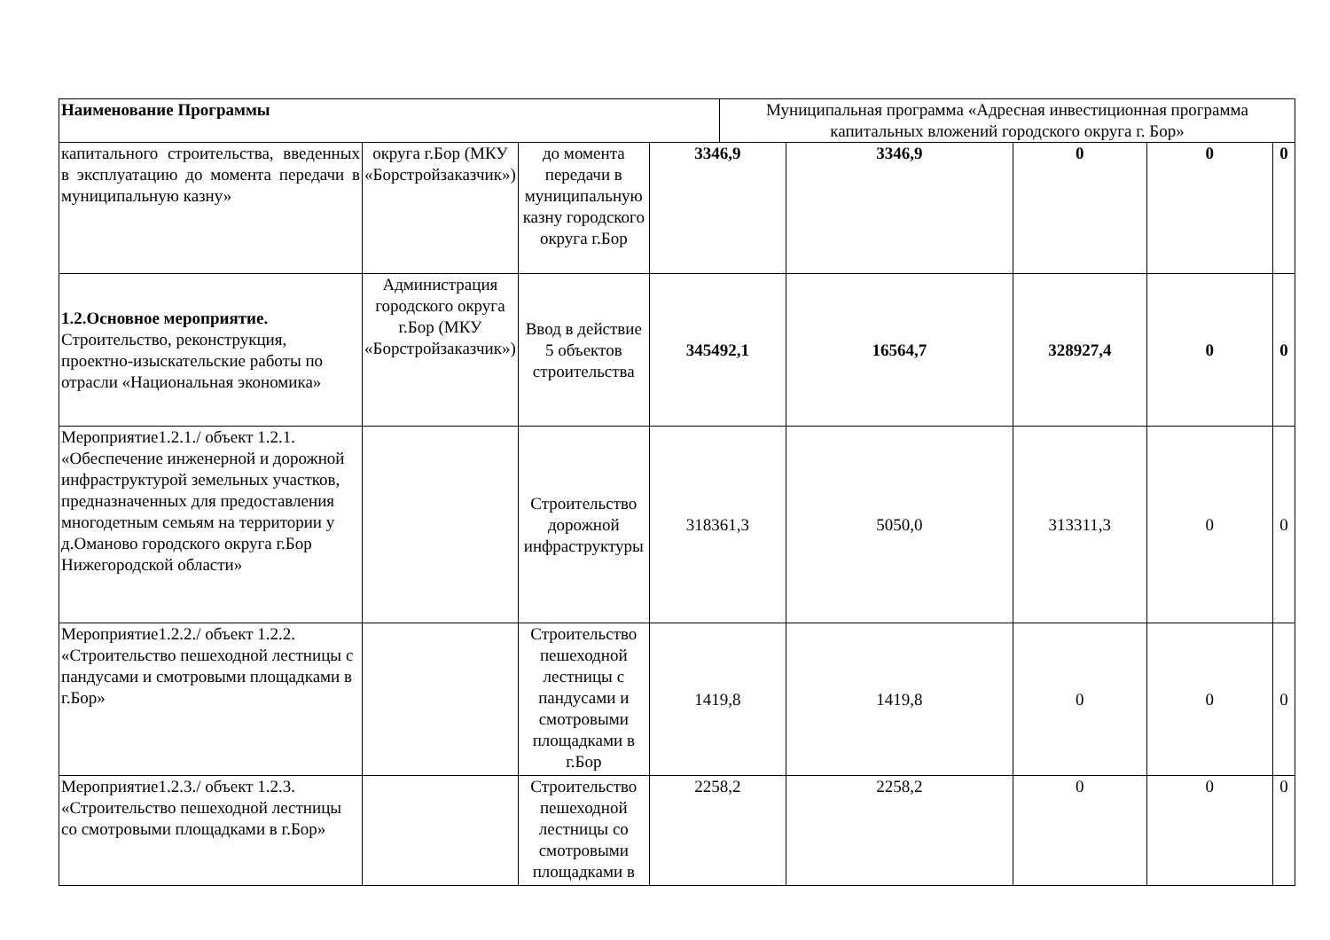| Наименование Программы | Муниципальная программа «Адресная инвестиционная программа капитальных вложений городского округа г. Бор» |
| капитального строительства, введенных в эксплуатацию до момента передачи в муниципальную казну» | округа г.Бор (МКУ «Борстройзаказчик») | до момента передачи в муниципальную казну городского округа г.Бор | 3346,9 | 3346,9 | 0 | 0 | 0 |
| 1.2.Основное мероприятие. Строительство, реконструкция, проектно-изыскательские работы по отрасли «Национальная экономика» | Администрация городского округа г.Бор (МКУ «Борстройзаказчик») | Ввод в действие 5 объектов строительства | 345492,1 | 16564,7 | 328927,4 | 0 | 0 |
| Мероприятие1.2.1./ объект 1.2.1. «Обеспечение инженерной и дорожной инфраструктурой земельных участков, предназначенных для предоставления многодетным семьям на территории у д.Оманово городского округа г.Бор Нижегородской области» | | Строительство дорожной инфраструктуры | 318361,3 | 5050,0 | 313311,3 | 0 | 0 |
| Мероприятие1.2.2./ объект 1.2.2. «Строительство пешеходной лестницы с пандусами и смотровыми площадками в г.Бор» | | Строительство пешеходной лестницы с пандусами и смотровыми площадками в г.Бор | 1419,8 | 1419,8 | 0 | 0 | 0 |
| Мероприятие1.2.3./ объект 1.2.3. «Строительство пешеходной лестницы со смотровыми площадками в г.Бор» | | Строительство пешеходной лестницы со смотровыми площадками в | 2258,2 | 2258,2 | 0 | 0 | 0 |